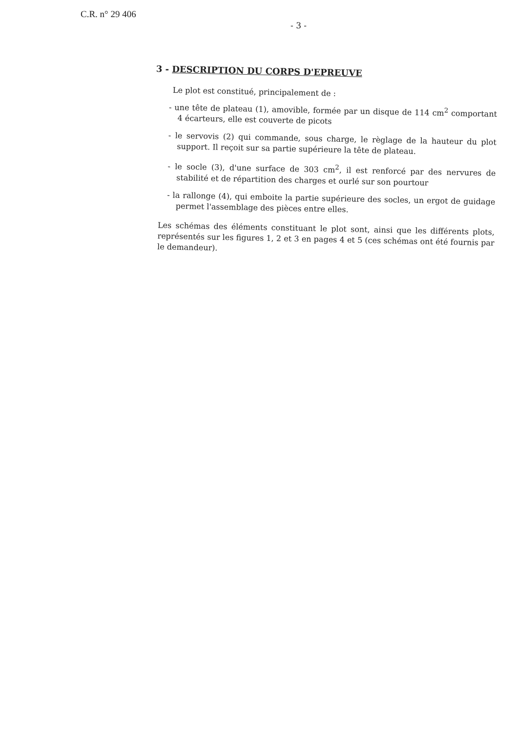C.R. n° 29 406
- 3 -
3 - DESCRIPTION DU CORPS D'EPREUVE
Le plot est constitué, principalement de :
- une tête de plateau (1), amovible, formée par un disque de 114 cm<sup>2</sup> comportant 4 écarteurs, elle est couverte de picots
- le servovis (2) qui commande, sous charge, le règlage de la hauteur du plot support. Il reçoit sur sa partie supérieure la tête de plateau.
- le socle (3), d'une surface de 303 cm<sup>2</sup>, il est renforcé par des nervures de stabilité et de répartition des charges et ourlé sur son pourtour
- la rallonge (4), qui emboite la partie supérieure des socles, un ergot de guidage permet l'assemblage des pièces entre elles.
Les schémas des éléments constituant le plot sont, ainsi que les différents plots, représentés sur les figures 1, 2 et 3 en pages 4 et 5 (ces schémas ont été fournis par le demandeur).